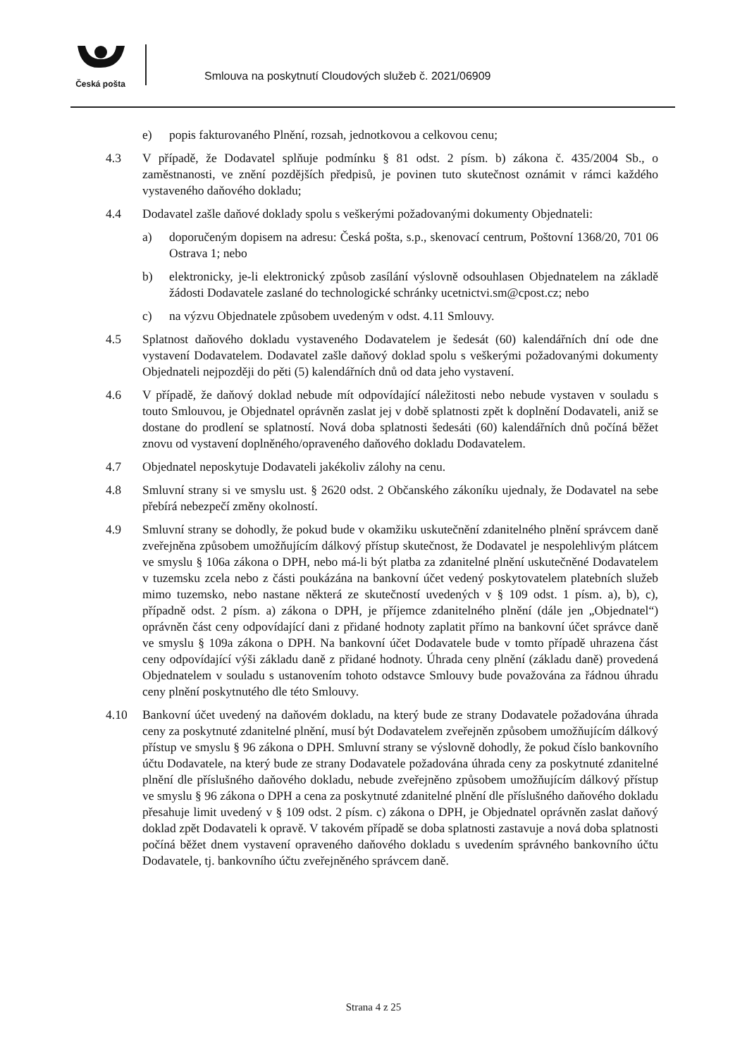Česká pošta
Smlouva na poskytnutí Cloudových služeb č. 2021/06909
e) popis fakturovaného Plnění, rozsah, jednotkovou a celkovou cenu;
4.3 V případě, že Dodavatel splňuje podmínku § 81 odst. 2 písm. b) zákona č. 435/2004 Sb., o zaměstnanosti, ve znění pozdějších předpisů, je povinen tuto skutečnost oznámit v rámci každého vystaveného daňového dokladu;
4.4 Dodavatel zašle daňové doklady spolu s veškerými požadovanými dokumenty Objednateli:
a) doporučeným dopisem na adresu: Česká pošta, s.p., skenovací centrum, Poštovní 1368/20, 701 06 Ostrava 1; nebo
b) elektronicky, je-li elektronický způsob zasílání výslovně odsouhlasen Objednatelem na základě žádosti Dodavatele zaslané do technologické schránky ucetnictvi.sm@cpost.cz; nebo
c) na výzvu Objednatele způsobem uvedeným v odst. 4.11 Smlouvy.
4.5 Splatnost daňového dokladu vystaveného Dodavatelem je šedesát (60) kalendářních dní ode dne vystavení Dodavatelem. Dodavatel zašle daňový doklad spolu s veškerými požadovanými dokumenty Objednateli nejpozději do pěti (5) kalendářních dnů od data jeho vystavení.
4.6 V případě, že daňový doklad nebude mít odpovídající náležitosti nebo nebude vystaven v souladu s touto Smlouvou, je Objednatel oprávněn zaslat jej v době splatnosti zpět k doplnění Dodavateli, aniž se dostane do prodlení se splatností. Nová doba splatnosti šedesáti (60) kalendářních dnů počíná běžet znovu od vystavení doplněného/opraveného daňového dokladu Dodavatelem.
4.7 Objednatel neposkytuje Dodavateli jakékoliv zálohy na cenu.
4.8 Smluvní strany si ve smyslu ust. § 2620 odst. 2 Občanského zákoníku ujednaly, že Dodavatel na sebe přebírá nebezpečí změny okolností.
4.9 Smluvní strany se dohodly, že pokud bude v okamžiku uskutečnění zdanitelného plnění správcem daně zveřejněna způsobem umožňujícím dálkový přístup skutečnost, že Dodavatel je nespolehlivým plátcem ve smyslu § 106a zákona o DPH, nebo má-li být platba za zdanitelné plnění uskutečněné Dodavatelem v tuzemsku zcela nebo z části poukázána na bankovní účet vedený poskytovatelem platebních služeb mimo tuzemsko, nebo nastane některá ze skutečností uvedených v § 109 odst. 1 písm. a), b), c), případně odst. 2 písm. a) zákona o DPH, je příjemce zdanitelného plnění (dále jen „Objednatel“) oprávněn část ceny odpovídající dani z přidané hodnoty zaplatit přímo na bankovní účet správce daně ve smyslu § 109a zákona o DPH. Na bankovní účet Dodavatele bude v tomto případě uhrazena část ceny odpovídající výši základu daně z přidané hodnoty. Úhrada ceny plnění (základu daně) provedená Objednatelem v souladu s ustanovením tohoto odstavce Smlouvy bude považována za řádnou úhradu ceny plnění poskytnutého dle této Smlouvy.
4.10 Bankovní účet uvedený na daňovém dokladu, na který bude ze strany Dodavatele požadována úhrada ceny za poskytnuté zdanitelné plnění, musí být Dodavatelem zveřejněn způsobem umožňujícím dálkový přístup ve smyslu § 96 zákona o DPH. Smluvní strany se výslovně dohodly, že pokud číslo bankovního účtu Dodavatele, na který bude ze strany Dodavatele požadována úhrada ceny za poskytnuté zdanitelné plnění dle příslušného daňového dokladu, nebude zveřejněno způsobem umožňujícím dálkový přístup ve smyslu § 96 zákona o DPH a cena za poskytnuté zdanitelné plnění dle příslušného daňového dokladu přesahuje limit uvedený v § 109 odst. 2 písm. c) zákona o DPH, je Objednatel oprávněn zaslat daňový doklad zpět Dodavateli k opravě. V takovém případě se doba splatnosti zastavuje a nová doba splatnosti počíná běžet dnem vystavení opraveného daňového dokladu s uvedením správného bankovního účtu Dodavatele, tj. bankovního účtu zveřejněného správcem daně.
Strana 4 z 25